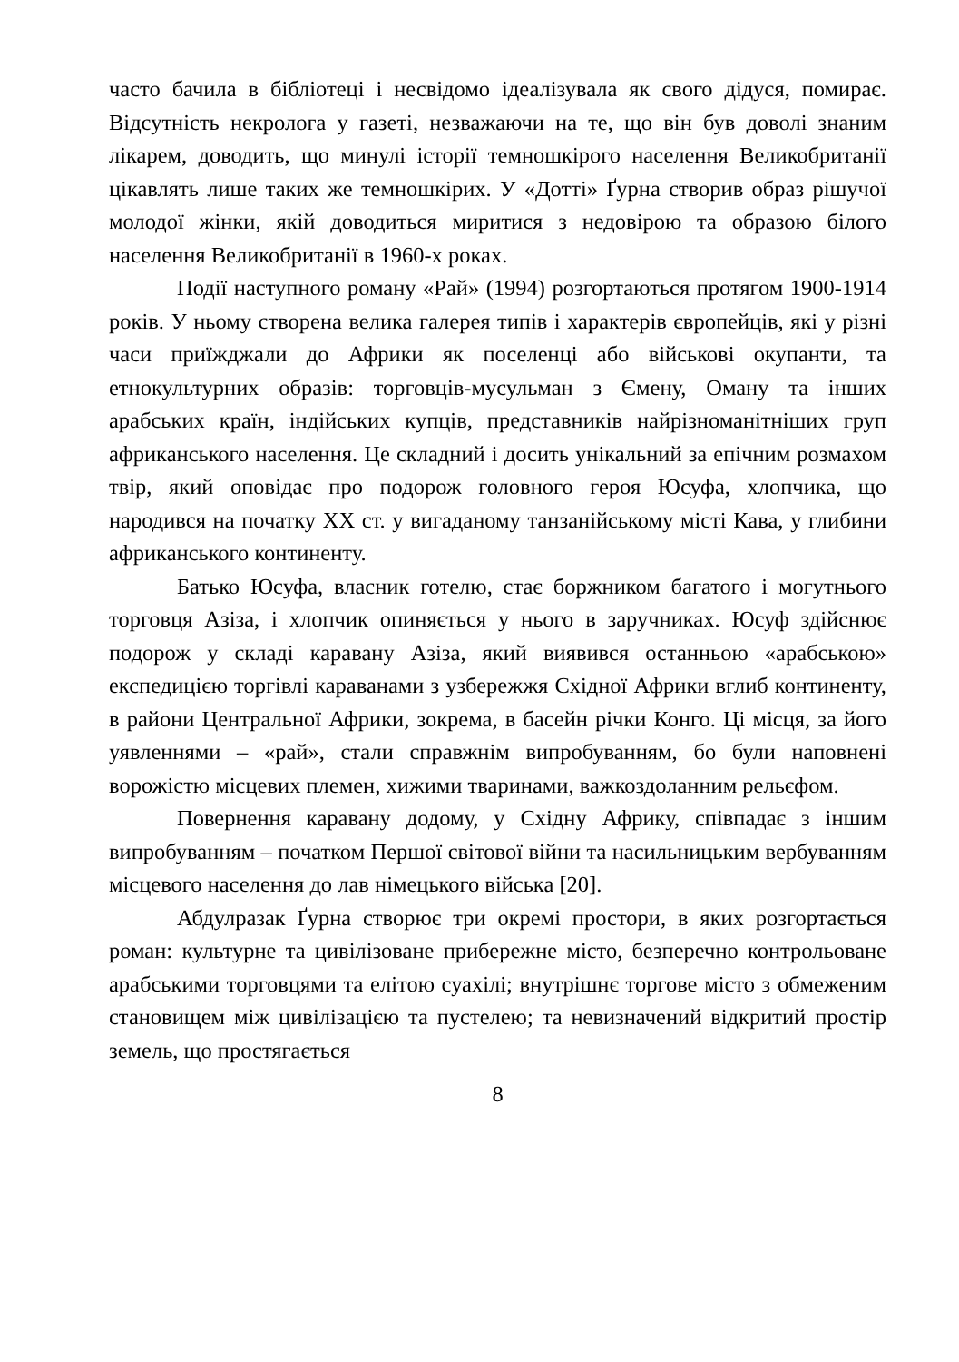часто бачила в бібліотеці і несвідомо ідеалізувала як свого дідуся, помирає. Відсутність некролога у газеті, незважаючи на те, що він був доволі знаним лікарем, доводить, що минулі історії темношкірого населення Великобританії цікавлять лише таких же темношкірих. У «Дотті» Ґурна створив образ рішучої молодої жінки, якій доводиться миритися з недовірою та образою білого населення Великобританії в 1960-х роках.
Події наступного роману «Рай» (1994) розгортаються протягом 1900-1914 років. У ньому створена велика галерея типів і характерів європейців, які у різні часи приїжджали до Африки як поселенці або військові окупанти, та етнокультурних образів: торговців-мусульман з Ємену, Оману та інших арабських країн, індійських купців, представників найрізноманітніших груп африканського населення. Це складний і досить унікальний за епічним розмахом твір, який оповідає про подорож головного героя Юсуфа, хлопчика, що народився на початку ХХ ст. у вигаданому танзанійському місті Кава, у глибини африканського континенту.
Батько Юсуфа, власник готелю, стає боржником багатого і могутнього торговця Азіза, і хлопчик опиняється у нього в заручниках. Юсуф здійснює подорож у складі каравану Азіза, який виявився останньою «арабською» експедицією торгівлі караванами з узбережжя Східної Африки вглиб континенту, в райони Центральної Африки, зокрема, в басейн річки Конго. Ці місця, за його уявленнями – «рай», стали справжнім випробуванням, бо були наповнені ворожістю місцевих племен, хижими тваринами, важкоздоланним рельєфом.
Повернення каравану додому, у Східну Африку, співпадає з іншим випробуванням – початком Першої світової війни та насильницьким вербуванням місцевого населення до лав німецького війська [20].
Абдулразак Ґурна створює три окремі простори, в яких розгортається роман: культурне та цивілізоване прибережне місто, безперечно контрольоване арабськими торговцями та елітою суахілі; внутрішнє торгове місто з обмеженим становищем між цивілізацією та пустелею; та невизначений відкритий простір земель, що простягається
8